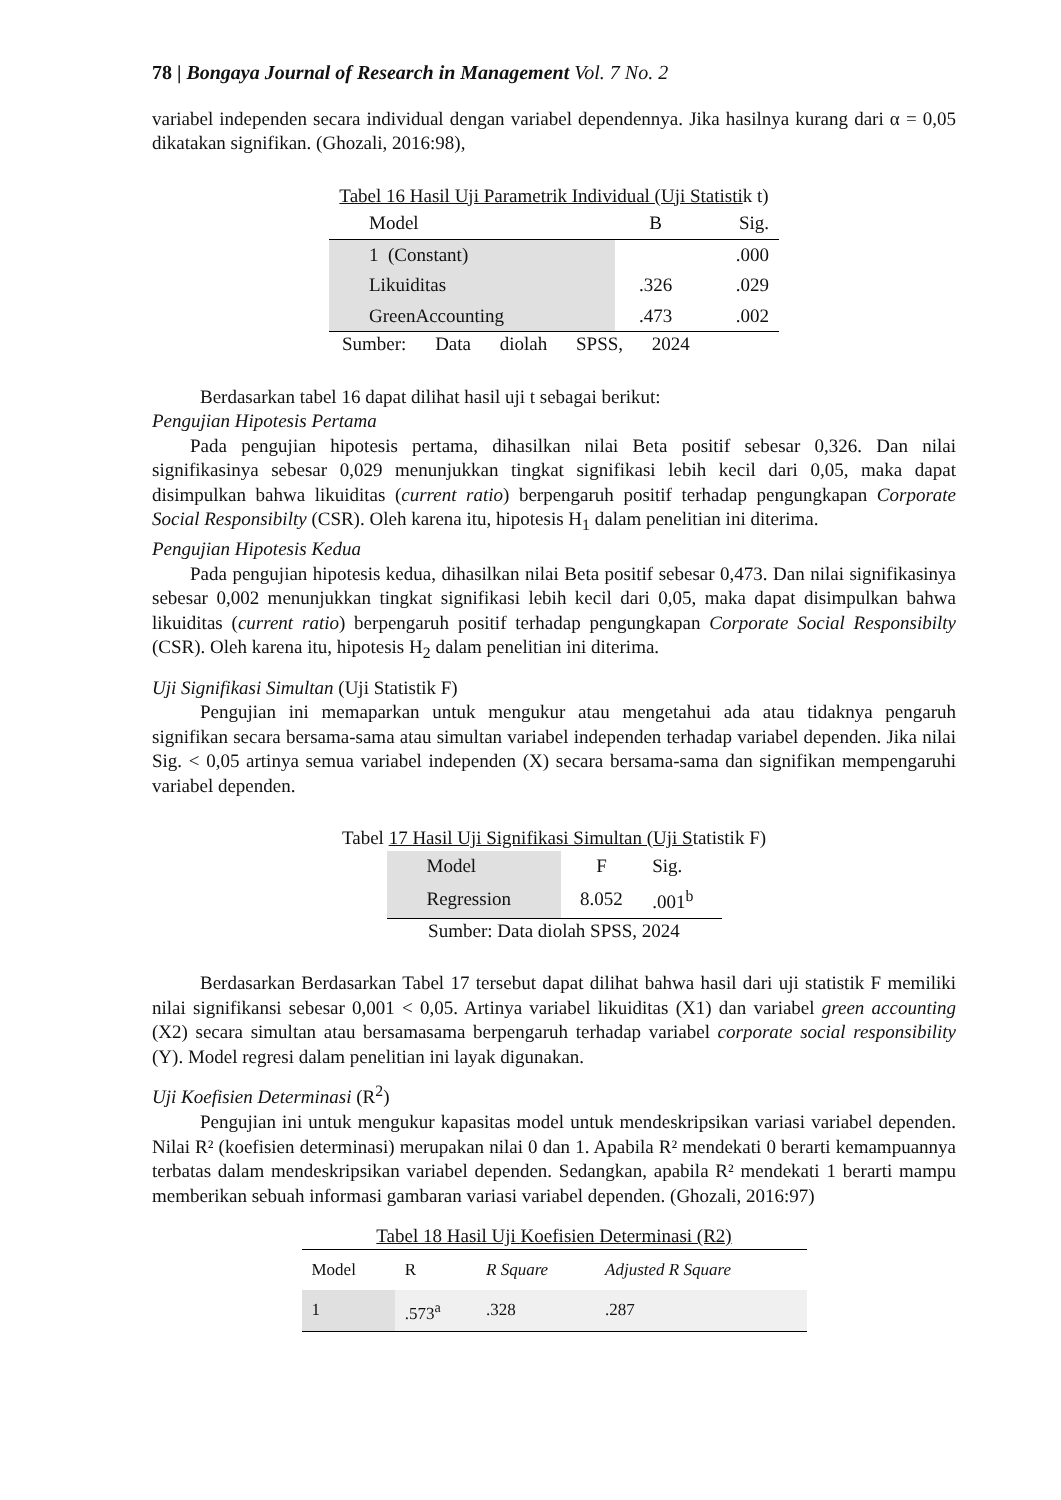78 | Bongaya Journal of Research in Management Vol. 7 No. 2
variabel independen secara individual dengan variabel dependennya. Jika hasilnya kurang dari α = 0,05 dikatakan signifikan. (Ghozali, 2016:98),
Tabel 16 Hasil Uji Parametrik Individual (Uji Statistik t)
| Model | B | Sig. |
| --- | --- | --- |
| 1 (Constant) | | .000 |
| Likuiditas | .326 | .029 |
| GreenAccounting | .473 | .002 |
Sumber: Data diolah SPSS, 2024
Berdasarkan tabel 16 dapat dilihat hasil uji t sebagai berikut:
Pengujian Hipotesis Pertama
Pada pengujian hipotesis pertama, dihasilkan nilai Beta positif sebesar 0,326. Dan nilai signifikasinya sebesar 0,029 menunjukkan tingkat signifikasi lebih kecil dari 0,05, maka dapat disimpulkan bahwa likuiditas (current ratio) berpengaruh positif terhadap pengungkapan Corporate Social Responsibilty (CSR). Oleh karena itu, hipotesis H<sub>1</sub> dalam penelitian ini diterima.
Pengujian Hipotesis Kedua
Pada pengujian hipotesis kedua, dihasilkan nilai Beta positif sebesar 0,473. Dan nilai signifikasinya sebesar 0,002 menunjukkan tingkat signifikasi lebih kecil dari 0,05, maka dapat disimpulkan bahwa likuiditas (current ratio) berpengaruh positif terhadap pengungkapan Corporate Social Responsibilty (CSR). Oleh karena itu, hipotesis H<sub>2</sub> dalam penelitian ini diterima.
Uji Signifikasi Simultan (Uji Statistik F)
Pengujian ini memaparkan untuk mengukur atau mengetahui ada atau tidaknya pengaruh signifikan secara bersama-sama atau simultan variabel independen terhadap variabel dependen. Jika nilai Sig. < 0,05 artinya semua variabel independen (X) secara bersama-sama dan signifikan mempengaruhi variabel dependen.
Tabel 17 Hasil Uji Signifikasi Simultan (Uji Statistik F)
| Model | F | Sig. |
| Regression | 8.052 | .001<sup>b</sup> |
Sumber: Data diolah SPSS, 2024
Berdasarkan Berdasarkan Tabel 17 tersebut dapat dilihat bahwa hasil dari uji statistik F memiliki nilai signifikansi sebesar 0,001 < 0,05. Artinya variabel likuiditas (X1) dan variabel green accounting (X2) secara simultan atau bersamasama berpengaruh terhadap variabel corporate social responsibility (Y). Model regresi dalam penelitian ini layak digunakan.
Uji Koefisien Determinasi (R<sup>2</sup>)
Pengujian ini untuk mengukur kapasitas model untuk mendeskripsikan variasi variabel dependen. Nilai R² (koefisien determinasi) merupakan nilai 0 dan 1. Apabila R² mendekati 0 berarti kemampuannya terbatas dalam mendeskripsikan variabel dependen. Sedangkan, apabila R² mendekati 1 berarti mampu memberikan sebuah informasi gambaran variasi variabel dependen. (Ghozali, 2016:97)
Tabel 18 Hasil Uji Koefisien Determinasi (R2)
| Model | R | R Square | Adjusted R Square |
| 1 | .573<sup>a</sup> | .328 | .287 |